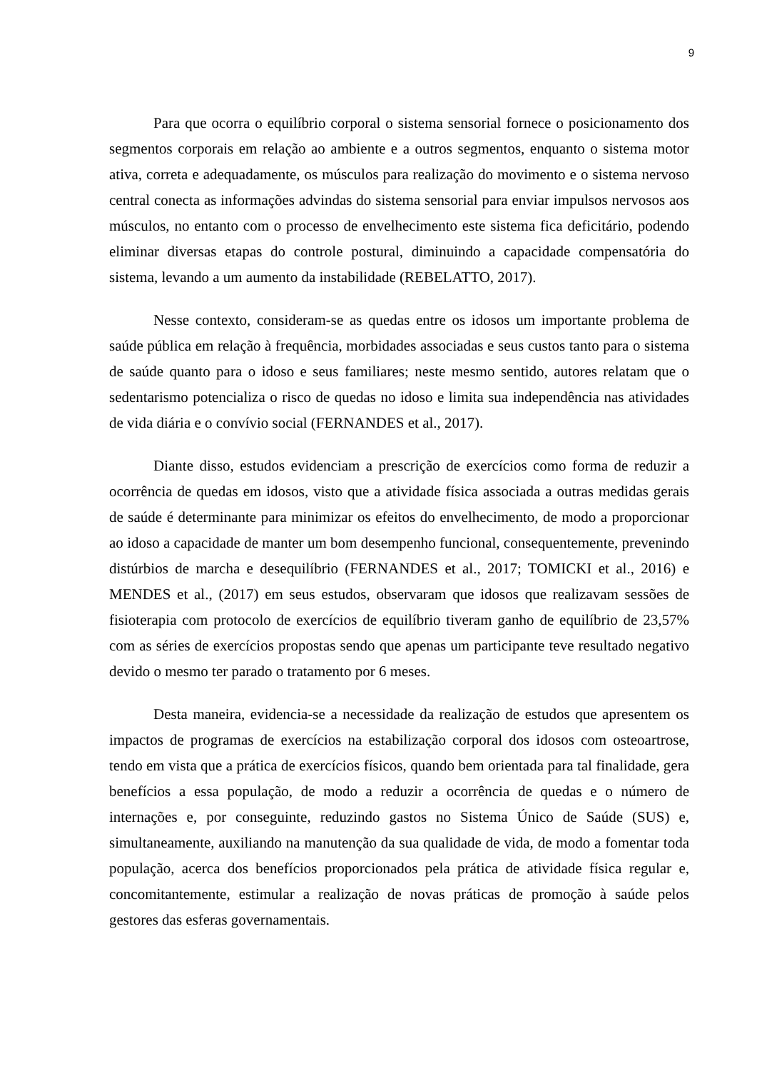9
Para que ocorra o equilíbrio corporal o sistema sensorial fornece o posicionamento dos segmentos corporais em relação ao ambiente e a outros segmentos, enquanto o sistema motor ativa, correta e adequadamente, os músculos para realização do movimento e o sistema nervoso central conecta as informações advindas do sistema sensorial para enviar impulsos nervosos aos músculos, no entanto com o processo de envelhecimento este sistema fica deficitário, podendo eliminar diversas etapas do controle postural, diminuindo a capacidade compensatória do sistema, levando a um aumento da instabilidade (REBELATTO, 2017).
Nesse contexto, consideram-se as quedas entre os idosos um importante problema de saúde pública em relação à frequência, morbidades associadas e seus custos tanto para o sistema de saúde quanto para o idoso e seus familiares; neste mesmo sentido, autores relatam que o sedentarismo potencializa o risco de quedas no idoso e limita sua independência nas atividades de vida diária e o convívio social (FERNANDES et al., 2017).
Diante disso, estudos evidenciam a prescrição de exercícios como forma de reduzir a ocorrência de quedas em idosos, visto que a atividade física associada a outras medidas gerais de saúde é determinante para minimizar os efeitos do envelhecimento, de modo a proporcionar ao idoso a capacidade de manter um bom desempenho funcional, consequentemente, prevenindo distúrbios de marcha e desequilíbrio (FERNANDES et al., 2017; TOMICKI et al., 2016) e MENDES et al., (2017) em seus estudos, observaram que idosos que realizavam sessões de fisioterapia com protocolo de exercícios de equilíbrio tiveram ganho de equilíbrio de 23,57% com as séries de exercícios propostas sendo que apenas um participante teve resultado negativo devido o mesmo ter parado o tratamento por 6 meses.
Desta maneira, evidencia-se a necessidade da realização de estudos que apresentem os impactos de programas de exercícios na estabilização corporal dos idosos com osteoartrose, tendo em vista que a prática de exercícios físicos, quando bem orientada para tal finalidade, gera benefícios a essa população, de modo a reduzir a ocorrência de quedas e o número de internações e, por conseguinte, reduzindo gastos no Sistema Único de Saúde (SUS) e, simultaneamente, auxiliando na manutenção da sua qualidade de vida, de modo a fomentar toda população, acerca dos benefícios proporcionados pela prática de atividade física regular e, concomitantemente, estimular a realização de novas práticas de promoção à saúde pelos gestores das esferas governamentais.